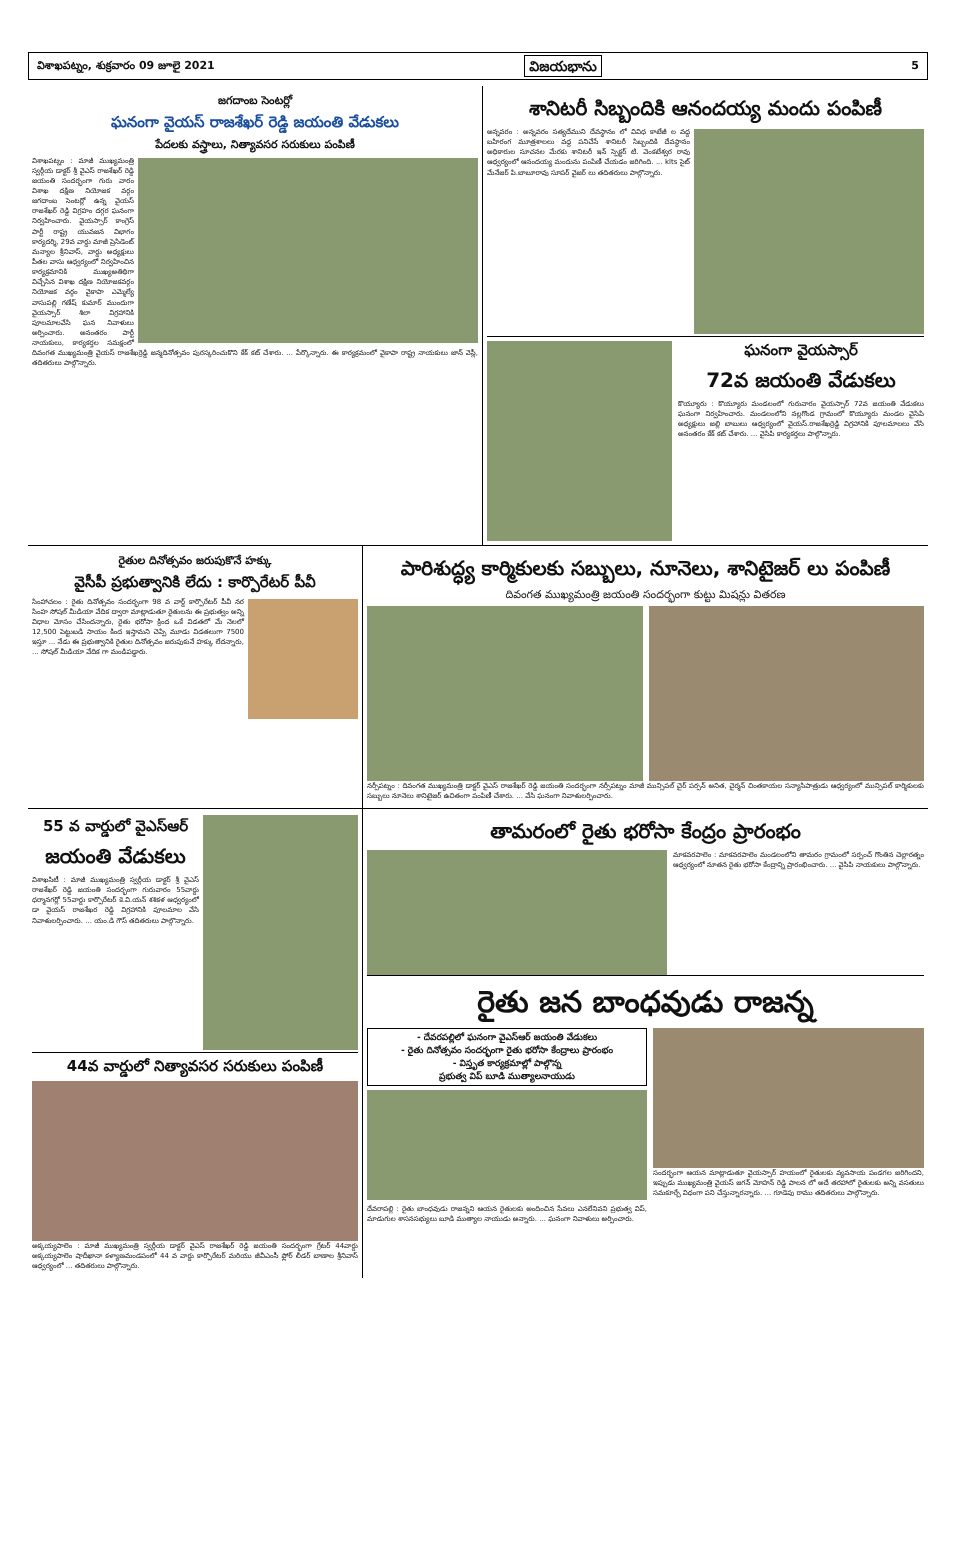విశాఖపట్నం, శుక్రవారం 09 జూలై 2021 విజయభాను 5
జగదాంబ సెంటర్లో
ఘనంగా వైయస్ రాజశేఖర్ రెడ్డి జయంతి వేడుకలు
పేదలకు వస్త్రాలు, నిత్యావసర సరుకులు పంపిణీ
విశాఖపట్నం : మాజీ ముఖ్యమంత్రి స్వర్గీయ డాక్టర్ శ్రీ వైఎస్ రాజశేఖర్ రెడ్డి జయంతి సందర్భంగా గురు వారం విశాఖ దక్షిణ నియోజక వర్గం జగదాంబ సెంటర్లో ఉన్న వైయస్ రాజశేఖర్ రెడ్డి విగ్రహం దగ్గర ఘనంగా నిర్వహించారు. వైయస్సార్ కాంగ్రెస్ పార్టీ రాష్ట్ర యువజన విభాగం కార్యదర్శి, 29వ వార్డు మాజీ ప్రెసిడెంట్ మన్యాల శ్రీనివాస్, వార్డు అధ్యక్షులు పీతల వాసు ఆధ్వర్యంలో నిర్వహించిన కార్యక్రమానికి ముఖ్యఅతిథిగా విచ్చేసిన విశాఖ దక్షిణ నియోజకవర్గం నియోజక వర్గం వైకాపా ఎమ్మెల్యే వాసుపల్లి గణేష్ కుమార్ ముందుగా వైయస్సార్ శిలా విగ్రహానికి పూలమాలవేసి ఘన నివాళులు అర్పించారు. అనంతరం పార్టీ నాయకులు, కార్యకర్తల సమక్షంలో దివంగత ముఖ్యమంత్రి వైయస్ రాజశేఖర్రెడ్డి జన్మదినోత్సవం పురస్కరించుకొని కేక్ కట్ చేశారు. ... పేర్కొన్నారు. ఈ కార్యక్రమంలో వైకాపా రాష్ట్ర నాయకులు జాన్ వెస్లీ, తదితరులు పాల్గొన్నారు.
శానిటరీ సిబ్బందికి ఆనందయ్య మందు పంపిణీ
అన్నవరం : అన్నవరం సత్యదేముని దేవస్థానం లో వివిధ కాటేజీ ల వద్ద బహిరంగ మూత్రశాలలు వద్ద పనిచేసే శానిటరీ సిబ్బందికి దేవస్థానం అధికారుల సూచనల మేరకు శానిటరీ ఇన్ స్పెక్టర్ టి. వెంకటేశ్వర రావు ఆధ్వర్యంలో ఆనందయ్య మందును పంపిణీ చేయడం జరిగింది. ... klts సైట్ మేనేజర్ పి.బాబూరావు సూపర్ వైజర్ లు తదితరులు పాల్గొన్నారు.
ఘనంగా వైయస్సార్
72వ జయంతి వేడుకలు
కొయ్యూరు : కొయ్యూరు మండలంలో గురువారం వైయస్సార్ 72వ జయంతి వేడుకలు ఘనంగా నిర్వహించారు. మండలంలోని నల్లగొండ గ్రామంలో కొయ్యూరు మండల వైసిపి అధ్యక్షులు జల్లి బాబులు ఆధ్వర్యంలో వైయస్.రాజశేఖర్రెడ్డి విగ్రహానికి పూలమాలలు వేసి అనంతరం కేక్ కట్ చేశారు. ... వైసిపి కార్యకర్తలు పాల్గొన్నారు.
రైతుల దినోత్సవం జరుపుకొనే హక్కు
వైసీపీ ప్రభుత్వానికి లేదు : కార్పొరేటర్ పీవీ
సింహాచలం : రైతు దినోత్సవం సందర్భంగా 98 వ వార్డ్ కార్పొరేటర్ పీవీ నర సింహ సోషల్ మీడియా వేదిక ద్వారా మాట్లాడుతూ రైతులను ఈ ప్రభుత్వం అన్ని విధాల మోసం చేసిందన్నారు, రైతు భరోసా క్రింద ఒకే విడతలో మే నెలలో 12,500 పెట్టుబడి సాయం కింద ఇస్తామని చెప్పి మూడు విడతలుగా 7500 ఇస్తూ ... నేడు ఈ ప్రభుత్వానికి రైతుల దినోత్సవం జరుపుకునే హక్కు లేదన్నారు, ... సోషల్ మీడియా వేదిక గా మండిపడ్డారు.
పారిశుద్ధ్య కార్మికులకు సబ్బులు, నూనెలు, శానిటైజర్ లు పంపిణీ
దివంగత ముఖ్యమంత్రి జయంతి సందర్భంగా కుట్టు మిషన్లు వితరణ
నర్సీపట్నం : దివంగత ముఖ్యమంత్రి డాక్టర్ వైఎస్ రాజశేఖర్ రెడ్డి జయంతి సందర్భంగా నర్సీపట్నం మాజీ మున్సిపల్ చైర్ పర్సన్ అనిత, చైర్మన్ చింతకాయల సన్యాసిపాత్రుడు ఆధ్వర్యంలో మున్సిపల్ కార్మికులకు సబ్బులు నూనెలు శానిటైజర్ ఉచితంగా పంపిణీ చేశారు. ... వేసి ఘనంగా నివాళులర్పించారు.
55 వ వార్డులో వైఎస్ఆర్
జయంతి వేడుకలు
విశాఖసిటీ : మాజీ ముఖ్యమంత్రి స్వర్గీయ డాక్టర్ శ్రీ వైఎస్ రాజశేఖర్ రెడ్డి జయంతి సందర్భంగా గురువారం 55వార్డు ధర్మానగర్లో 55వార్డు కార్పొరేటర్ కె.వి.యన్ శశికళ ఆధ్వర్యంలో డా వైయస్ రాజశేఖర రెడ్డి విగ్రహానికి పూలమాల వేసి నివాళులర్పించారు. ... యం.డి గౌస్ తదితరులు పాల్గొన్నారు.
44వ వార్డులో నిత్యావసర సరుకులు పంపిణీ
అక్కయ్యపాలెం : మాజీ ముఖ్యమంత్రి స్వర్గీయ డాక్టర్ వైఎస్ రాజశేఖర్ రెడ్డి జయంతి సందర్భంగా గ్రేటర్ 44వార్డు అక్కయ్యపాలెం షాదీఖానా కళ్యాణమండపంలో 44 వ వార్డు కార్పొరేటర్ మరియు జీవీఎంసీ ఫ్లోర్ లీడర్ బాణాల శ్రీనివాస్ ఆధ్వర్యంలో ... తదితరులు పాల్గొన్నారు.
తామరంలో రైతు భరోసా కేంద్రం ప్రారంభం
మాకవరపాలెం : మాకవరపాలెం మండలంలోని తామరం గ్రామంలో సర్పంచ్ గొంతిన చెల్లారత్నం ఆధ్వర్యంలో నూతన రైతు భరోసా కేంద్రాన్ని ప్రారంభించారు. ... వైసిపి నాయకులు పాల్గొన్నారు.
రైతు జన బాంధవుడు రాజన్న
- దేవరపల్లిలో ఘనంగా వైఎస్ఆర్ జయంతి వేడుకలు
- రైతు దినోత్సవం సందర్భంగా రైతు భరోసా కేంద్రాలు ప్రారంభం
- విస్తృత కార్యక్రమాల్లో పాల్గొన్న
ప్రభుత్వ విప్ బూడి ముత్యాలనాయుడు
దేవరాపల్లి : రైతు బాంధవుడు రాజన్నని ఆయన రైతులకు అందించిన సేవలు ఎనలేనివని ప్రభుత్వ విప్, మాడుగుల శాసనసభ్యులు బూడి ముత్యాల నాయుడు అన్నారు. ... ఘనంగా నివాళులు అర్పించారు.
సందర్భంగా ఆయన మాట్లాడుతూ వైయస్సార్ హయంలో రైతులకు వ్యవసాయ పండగల జరిగిందని, ఇప్పుడు ముఖ్యమంత్రి వైయస్ జగన్ మోహన్ రెడ్డి పాలన లో అదే తరహాలో రైతులకు అన్ని వసతులు సమకూర్చే విధంగా పని చేస్తున్నారన్నారు. ... గూడెపు రాము తదితరులు పాల్గొన్నారు.